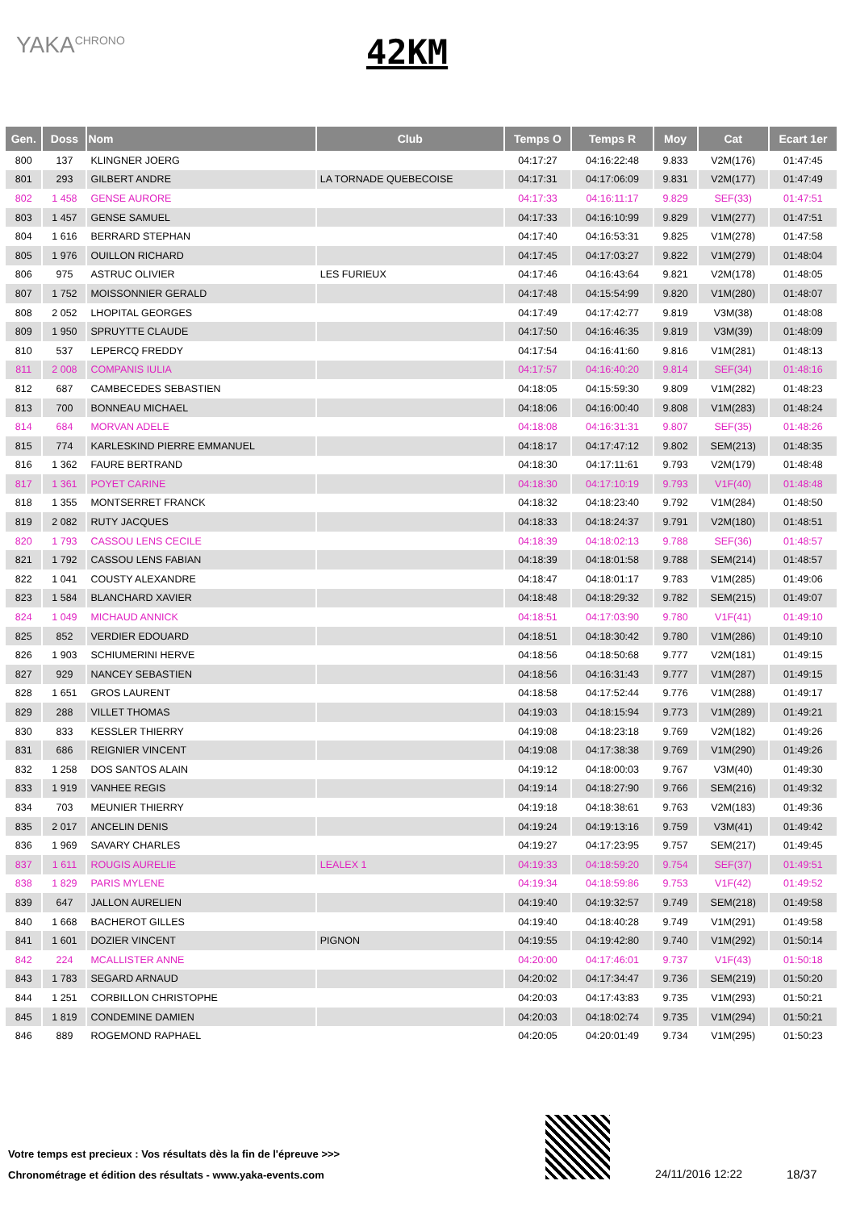YAKA<sup>CHRONO</sup> 42KM
| Gen. | Doss | Nom | Club | Temps O | Temps R | Moy | Cat | Ecart 1er |
| --- | --- | --- | --- | --- | --- | --- | --- | --- |
| 800 | 137 | KLINGNER JOERG | | 04:17:27 | 04:16:22:48 | 9.833 | V2M(176) | 01:47:45 |
| 801 | 293 | GILBERT ANDRE | LA TORNADE QUEBECOISE | 04:17:31 | 04:17:06:09 | 9.831 | V2M(177) | 01:47:49 |
| 802 | 1 458 | GENSE AURORE | | 04:17:33 | 04:16:11:17 | 9.829 | SEF(33) | 01:47:51 |
| 803 | 1 457 | GENSE SAMUEL | | 04:17:33 | 04:16:10:99 | 9.829 | V1M(277) | 01:47:51 |
| 804 | 1 616 | BERRARD STEPHAN | | 04:17:40 | 04:16:53:31 | 9.825 | V1M(278) | 01:47:58 |
| 805 | 1 976 | OUILLON RICHARD | | 04:17:45 | 04:17:03:27 | 9.822 | V1M(279) | 01:48:04 |
| 806 | 975 | ASTRUC OLIVIER | LES FURIEUX | 04:17:46 | 04:16:43:64 | 9.821 | V2M(178) | 01:48:05 |
| 807 | 1 752 | MOISSONNIER GERALD | | 04:17:48 | 04:15:54:99 | 9.820 | V1M(280) | 01:48:07 |
| 808 | 2 052 | LHOPITAL GEORGES | | 04:17:49 | 04:17:42:77 | 9.819 | V3M(38) | 01:48:08 |
| 809 | 1 950 | SPRUYTTE CLAUDE | | 04:17:50 | 04:16:46:35 | 9.819 | V3M(39) | 01:48:09 |
| 810 | 537 | LEPERCQ FREDDY | | 04:17:54 | 04:16:41:60 | 9.816 | V1M(281) | 01:48:13 |
| 811 | 2 008 | COMPANIS IULIA | | 04:17:57 | 04:16:40:20 | 9.814 | SEF(34) | 01:48:16 |
| 812 | 687 | CAMBECEDES SEBASTIEN | | 04:18:05 | 04:15:59:30 | 9.809 | V1M(282) | 01:48:23 |
| 813 | 700 | BONNEAU MICHAEL | | 04:18:06 | 04:16:00:40 | 9.808 | V1M(283) | 01:48:24 |
| 814 | 684 | MORVAN ADELE | | 04:18:08 | 04:16:31:31 | 9.807 | SEF(35) | 01:48:26 |
| 815 | 774 | KARLESKIND PIERRE EMMANUEL | | 04:18:17 | 04:17:47:12 | 9.802 | SEM(213) | 01:48:35 |
| 816 | 1 362 | FAURE BERTRAND | | 04:18:30 | 04:17:11:61 | 9.793 | V2M(179) | 01:48:48 |
| 817 | 1 361 | POYET CARINE | | 04:18:30 | 04:17:10:19 | 9.793 | V1F(40) | 01:48:48 |
| 818 | 1 355 | MONTSERRET FRANCK | | 04:18:32 | 04:18:23:40 | 9.792 | V1M(284) | 01:48:50 |
| 819 | 2 082 | RUTY JACQUES | | 04:18:33 | 04:18:24:37 | 9.791 | V2M(180) | 01:48:51 |
| 820 | 1 793 | CASSOU LENS CECILE | | 04:18:39 | 04:18:02:13 | 9.788 | SEF(36) | 01:48:57 |
| 821 | 1 792 | CASSOU LENS FABIAN | | 04:18:39 | 04:18:01:58 | 9.788 | SEM(214) | 01:48:57 |
| 822 | 1 041 | COUSTY ALEXANDRE | | 04:18:47 | 04:18:01:17 | 9.783 | V1M(285) | 01:49:06 |
| 823 | 1 584 | BLANCHARD XAVIER | | 04:18:48 | 04:18:29:32 | 9.782 | SEM(215) | 01:49:07 |
| 824 | 1 049 | MICHAUD ANNICK | | 04:18:51 | 04:17:03:90 | 9.780 | V1F(41) | 01:49:10 |
| 825 | 852 | VERDIER EDOUARD | | 04:18:51 | 04:18:30:42 | 9.780 | V1M(286) | 01:49:10 |
| 826 | 1 903 | SCHIUMERINI HERVE | | 04:18:56 | 04:18:50:68 | 9.777 | V2M(181) | 01:49:15 |
| 827 | 929 | NANCEY SEBASTIEN | | 04:18:56 | 04:16:31:43 | 9.777 | V1M(287) | 01:49:15 |
| 828 | 1 651 | GROS LAURENT | | 04:18:58 | 04:17:52:44 | 9.776 | V1M(288) | 01:49:17 |
| 829 | 288 | VILLET THOMAS | | 04:19:03 | 04:18:15:94 | 9.773 | V1M(289) | 01:49:21 |
| 830 | 833 | KESSLER THIERRY | | 04:19:08 | 04:18:23:18 | 9.769 | V2M(182) | 01:49:26 |
| 831 | 686 | REIGNIER VINCENT | | 04:19:08 | 04:17:38:38 | 9.769 | V1M(290) | 01:49:26 |
| 832 | 1 258 | DOS SANTOS ALAIN | | 04:19:12 | 04:18:00:03 | 9.767 | V3M(40) | 01:49:30 |
| 833 | 1 919 | VANHEE REGIS | | 04:19:14 | 04:18:27:90 | 9.766 | SEM(216) | 01:49:32 |
| 834 | 703 | MEUNIER THIERRY | | 04:19:18 | 04:18:38:61 | 9.763 | V2M(183) | 01:49:36 |
| 835 | 2 017 | ANCELIN DENIS | | 04:19:24 | 04:19:13:16 | 9.759 | V3M(41) | 01:49:42 |
| 836 | 1 969 | SAVARY CHARLES | | 04:19:27 | 04:17:23:95 | 9.757 | SEM(217) | 01:49:45 |
| 837 | 1 611 | ROUGIS AURELIE | LEALEX 1 | 04:19:33 | 04:18:59:20 | 9.754 | SEF(37) | 01:49:51 |
| 838 | 1 829 | PARIS MYLENE | | 04:19:34 | 04:18:59:86 | 9.753 | V1F(42) | 01:49:52 |
| 839 | 647 | JALLON AURELIEN | | 04:19:40 | 04:19:32:57 | 9.749 | SEM(218) | 01:49:58 |
| 840 | 1 668 | BACHEROT GILLES | | 04:19:40 | 04:18:40:28 | 9.749 | V1M(291) | 01:49:58 |
| 841 | 1 601 | DOZIER VINCENT | PIGNON | 04:19:55 | 04:19:42:80 | 9.740 | V1M(292) | 01:50:14 |
| 842 | 224 | MCALLISTER ANNE | | 04:20:00 | 04:17:46:01 | 9.737 | V1F(43) | 01:50:18 |
| 843 | 1 783 | SEGARD ARNAUD | | 04:20:02 | 04:17:34:47 | 9.736 | SEM(219) | 01:50:20 |
| 844 | 1 251 | CORBILLON CHRISTOPHE | | 04:20:03 | 04:17:43:83 | 9.735 | V1M(293) | 01:50:21 |
| 845 | 1 819 | CONDEMINE DAMIEN | | 04:20:03 | 04:18:02:74 | 9.735 | V1M(294) | 01:50:21 |
| 846 | 889 | ROGEMOND RAPHAEL | | 04:20:05 | 04:20:01:49 | 9.734 | V1M(295) | 01:50:23 |
Votre temps est precieux : Vos résultats dès la fin de l'épreuve >>>
Chronométrage et édition des résultats - www.yaka-events.com
24/11/2016 12:22 18/37